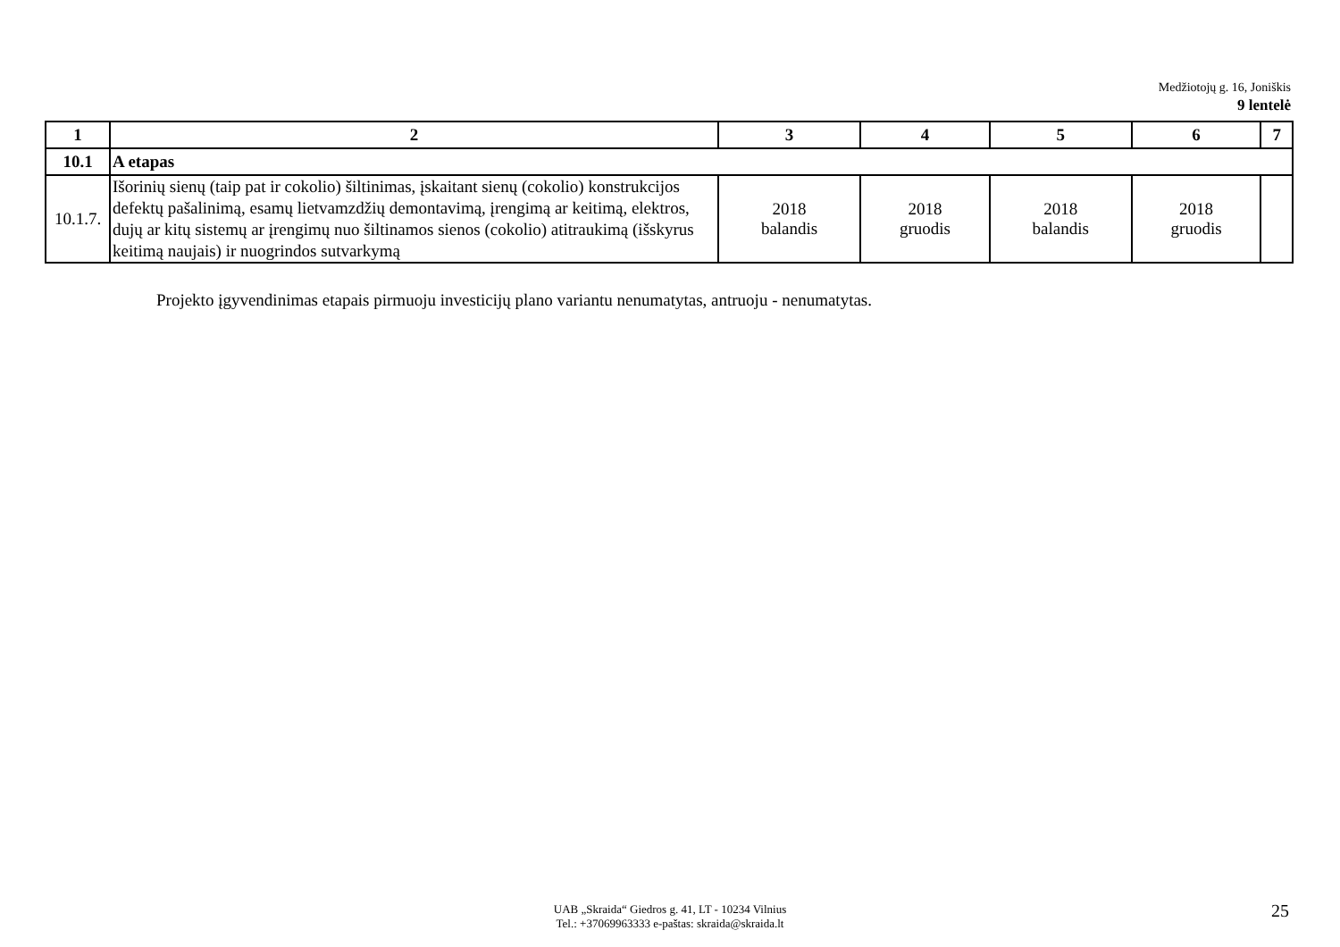Medžiotojų g. 16, Joniškis
9 lentelė
| 1 | 2 | 3 | 4 | 5 | 6 | 7 |
| --- | --- | --- | --- | --- | --- | --- |
| 10.1 | A etapas | | | | | |
| 10.1.7. | Išorinių sienų (taip pat ir cokolio) šiltinimas, įskaitant sienų (cokolio) konstrukcijos defektų pašalinimą, esamų lietvamzdžių demontavimą, įrengimą ar keitimą, elektros, dujų ar kitų sistemų ar įrengimų nuo šiltinamos sienos (cokolio) atitraukimą (išskyrus keitimą naujais) ir nuogrindos sutvarkymą | 2018 balandis | 2018 gruodis | 2018 balandis | 2018 gruodis | |
Projekto įgyvendinimas etapais pirmuoju investicijų plano variantu nenumatytas, antruoju - nenumatytas.
UAB „Skraida“ Giedros g. 41, LT - 10234 Vilnius
Tel.: +37069963333 e-paštas: skraida@skraida.lt
25